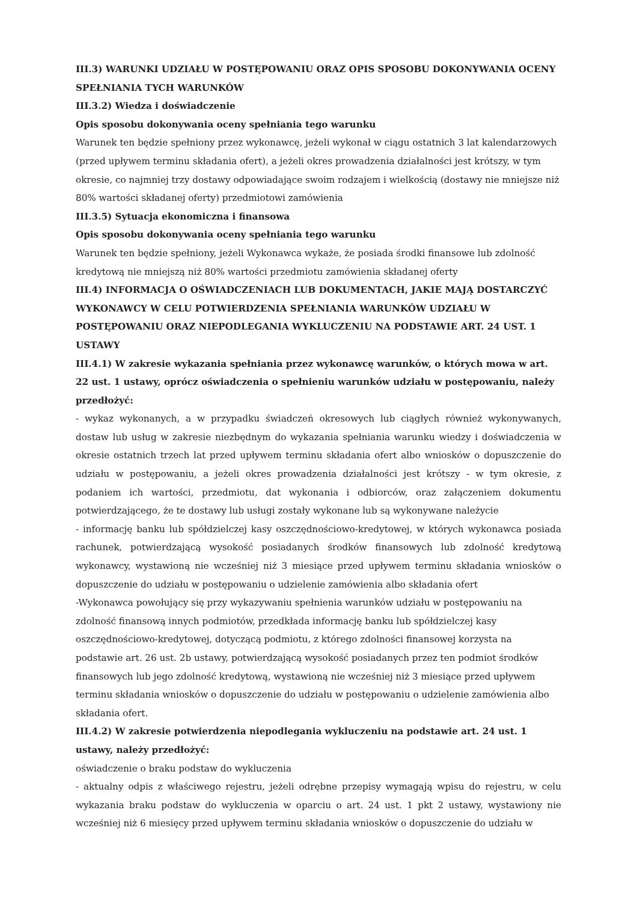III.3) WARUNKI UDZIAŁU W POSTĘPOWANIU ORAZ OPIS SPOSOBU DOKONYWANIA OCENY SPEŁNIANIA TYCH WARUNKÓW
III.3.2) Wiedza i doświadczenie
Opis sposobu dokonywania oceny spełniania tego warunku
Warunek ten będzie spełniony przez wykonawcę, jeżeli wykonał w ciągu ostatnich 3 lat kalendarzowych (przed upływem terminu składania ofert), a jeżeli okres prowadzenia działalności jest krótszy, w tym okresie, co najmniej trzy dostawy odpowiadające swoim rodzajem i wielkością (dostawy nie mniejsze niż 80% wartości składanej oferty) przedmiotowi zamówienia
III.3.5) Sytuacja ekonomiczna i finansowa
Opis sposobu dokonywania oceny spełniania tego warunku
Warunek ten będzie spełniony, jeżeli Wykonawca wykaże, że posiada środki finansowe lub zdolność kredytową nie mniejszą niż 80% wartości przedmiotu zamówienia składanej oferty
III.4) INFORMACJA O OŚWIADCZENIACH LUB DOKUMENTACH, JAKIE MAJĄ DOSTARCZYĆ WYKONAWCY W CELU POTWIERDZENIA SPEŁNIANIA WARUNKÓW UDZIAŁU W POSTĘPOWANIU ORAZ NIEPODLEGANIA WYKLUCZENIU NA PODSTAWIE ART. 24 UST. 1 USTAWY
III.4.1) W zakresie wykazania spełniania przez wykonawcę warunków, o których mowa w art. 22 ust. 1 ustawy, oprócz oświadczenia o spełnieniu warunków udziału w postępowaniu, należy przedłożyć:
- wykaz wykonanych, a w przypadku świadczeń okresowych lub ciągłych również wykonywanych, dostaw lub usług w zakresie niezbędnym do wykazania spełniania warunku wiedzy i doświadczenia w okresie ostatnich trzech lat przed upływem terminu składania ofert albo wniosków o dopuszczenie do udziału w postępowaniu, a jeżeli okres prowadzenia działalności jest krótszy - w tym okresie, z podaniem ich wartości, przedmiotu, dat wykonania i odbiorców, oraz załączeniem dokumentu potwierdzającego, że te dostawy lub usługi zostały wykonane lub są wykonywane należycie
- informację banku lub spółdzielczej kasy oszczędnościowo-kredytowej, w których wykonawca posiada rachunek, potwierdzającą wysokość posiadanych środków finansowych lub zdolność kredytową wykonawcy, wystawioną nie wcześniej niż 3 miesiące przed upływem terminu składania wniosków o dopuszczenie do udziału w postępowaniu o udzielenie zamówienia albo składania ofert
-Wykonawca powołujący się przy wykazywaniu spełnienia warunków udziału w postępowaniu na zdolność finansową innych podmiotów, przedkłada informację banku lub spółdzielczej kasy oszczędnościowo-kredytowej, dotyczącą podmiotu, z którego zdolności finansowej korzysta na podstawie art. 26 ust. 2b ustawy, potwierdzającą wysokość posiadanych przez ten podmiot środków finansowych lub jego zdolność kredytową, wystawioną nie wcześniej niż 3 miesiące przed upływem terminu składania wniosków o dopuszczenie do udziału w postępowaniu o udzielenie zamówienia albo składania ofert.
III.4.2) W zakresie potwierdzenia niepodlegania wykluczeniu na podstawie art. 24 ust. 1 ustawy, należy przedłożyć:
oświadczenie o braku podstaw do wykluczenia
- aktualny odpis z właściwego rejestru, jeżeli odrębne przepisy wymagają wpisu do rejestru, w celu wykazania braku podstaw do wykluczenia w oparciu o art. 24 ust. 1 pkt 2 ustawy, wystawiony nie wcześniej niż 6 miesięcy przed upływem terminu składania wniosków o dopuszczenie do udziału w